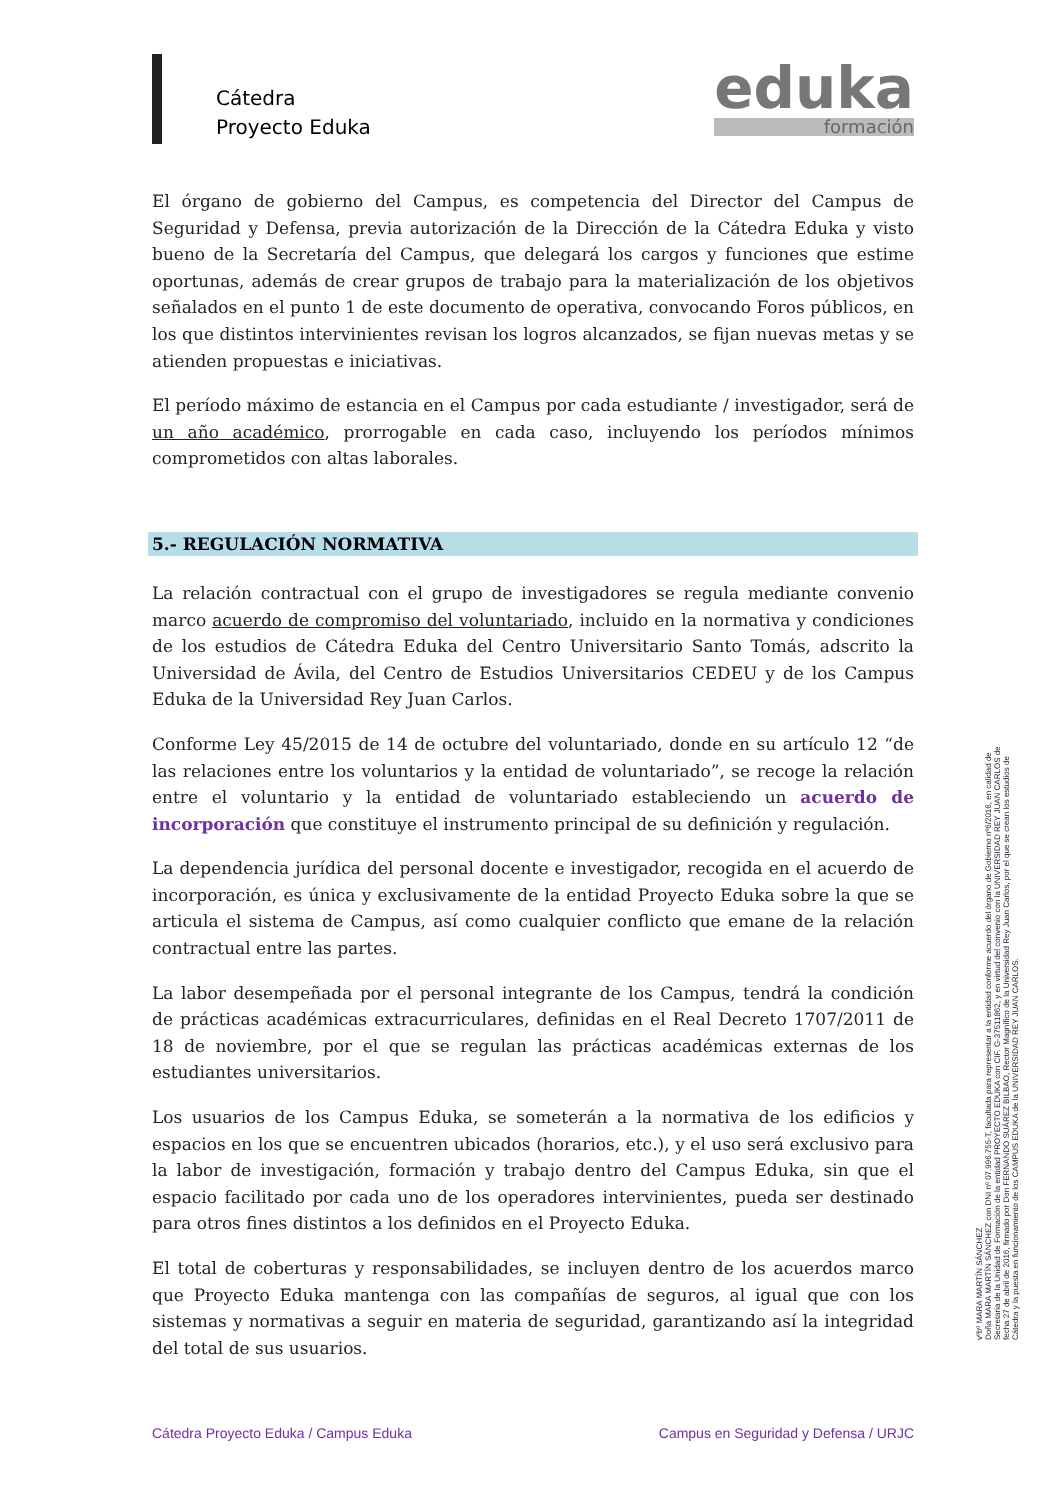Cátedra
Proyecto Eduka
eduka
formación
El órgano de gobierno del Campus, es competencia del Director del Campus de Seguridad y Defensa, previa autorización de la Dirección de la Cátedra Eduka y visto bueno de la Secretaría del Campus, que delegará los cargos y funciones que estime oportunas, además de crear grupos de trabajo para la materialización de los objetivos señalados en el punto 1 de este documento de operativa, convocando Foros públicos, en los que distintos intervinientes revisan los logros alcanzados, se fijan nuevas metas y se atienden propuestas e iniciativas.
El período máximo de estancia en el Campus por cada estudiante / investigador, será de un año académico, prorrogable en cada caso, incluyendo los períodos mínimos comprometidos con altas laborales.
5.- REGULACIÓN NORMATIVA
La relación contractual con el grupo de investigadores se regula mediante convenio marco acuerdo de compromiso del voluntariado, incluido en la normativa y condiciones de los estudios de Cátedra Eduka del Centro Universitario Santo Tomás, adscrito la Universidad de Ávila, del Centro de Estudios Universitarios CEDEU y de los Campus Eduka de la Universidad Rey Juan Carlos.
Conforme Ley 45/2015 de 14 de octubre del voluntariado, donde en su artículo 12 “de las relaciones entre los voluntarios y la entidad de voluntariado”, se recoge la relación entre el voluntario y la entidad de voluntariado estableciendo un acuerdo de incorporación que constituye el instrumento principal de su definición y regulación.
La dependencia jurídica del personal docente e investigador, recogida en el acuerdo de incorporación, es única y exclusivamente de la entidad Proyecto Eduka sobre la que se articula el sistema de Campus, así como cualquier conflicto que emane de la relación contractual entre las partes.
La labor desempeñada por el personal integrante de los Campus, tendrá la condición de prácticas académicas extracurriculares, definidas en el Real Decreto 1707/2011 de 18 de noviembre, por el que se regulan las prácticas académicas externas de los estudiantes universitarios.
Los usuarios de los Campus Eduka, se someterán a la normativa de los edificios y espacios en los que se encuentren ubicados (horarios, etc.), y el uso será exclusivo para la labor de investigación, formación y trabajo dentro del Campus Eduka, sin que el espacio facilitado por cada uno de los operadores intervinientes, pueda ser destinado para otros fines distintos a los definidos en el Proyecto Eduka.
El total de coberturas y responsabilidades, se incluyen dentro de los acuerdos marco que Proyecto Eduka mantenga con las compañías de seguros, al igual que con los sistemas y normativas a seguir en materia de seguridad, garantizando así la integridad del total de sus usuarios.
vºbº MARA MARTÍN SÁNCHEZ
Doña MARA MARTÍN SÁNCHEZ con DNI nº 07.996.755-T, facultada para representar a la entidad conforme acuerdo del órgano de Gobierno nº6/2016, en calidad de Secretaria de la Unidad de Formación de la entidad PROYECTO EDUKA con CIF. G-37511862, y en virtud del convenio con la UNIVERSIDAD REY JUAN CARLOS de fecha 27 de abril de 2016, firmado por Don FERNANDO SUÁREZ BILBAO, Rector Magnífico de la Universidad Rey Juan Carlos, por el que se crean los estudios de Cátedra y la puesta en funcionamiento de los CAMPUS EDUKA de la UNIVERSIDAD REY JUAN CARLOS.
Cátedra Proyecto Eduka / Campus Eduka Campus en Seguridad y Defensa / URJC